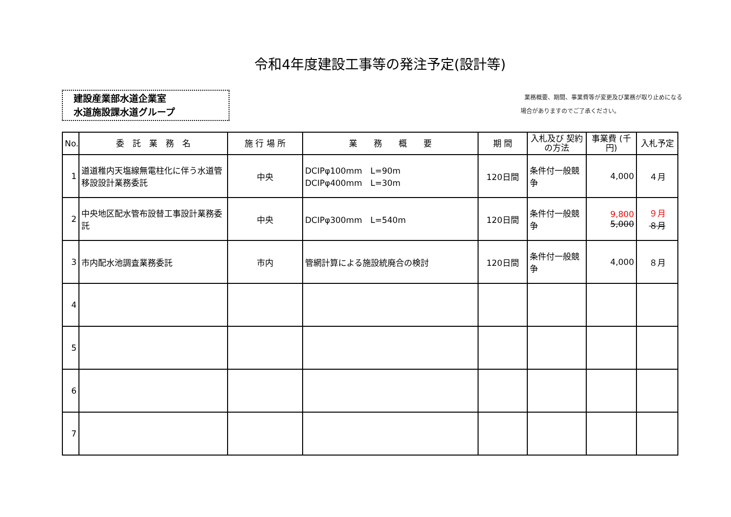令和4年度建設工事等の発注予定(設計等)
建設産業部水道企業室
水道施設課水道グループ
業務概要、期間、事業費等が変更及び業務が取り止めになる
場合がありますのでご了承ください。
| No. | 委 託 業 務 名 | 施 行 場 所 | 業 務 概 要 | 期 間 | 入札及び 契約の方法 | 事業費 (千円) | 入札予定 |
| --- | --- | --- | --- | --- | --- | --- | --- |
| 1 | 道道稚内天塩線無電柱化に伴う水道管移設設計業務委託 | 中央 | DCIPφ100mm L=90m DCIPφ400mm L=30m | 120日間 | 条件付一般競争 | 4,000 | ４月 |
| 2 | 中央地区配水管布設替工事設計業務委託 | 中央 | DCIPφ300mm L=540m | 120日間 | 条件付一般競争 | 9,800 5,000 | ９月 ８月 |
| 3 | 市内配水池調査業務委託 | 市内 | 管網計算による施設統廃合の検討 | 120日間 | 条件付一般競争 | 4,000 | ８月 |
| 4 | | | | | | | |
| 5 | | | | | | | |
| 6 | | | | | | | |
| 7 | | | | | | | |